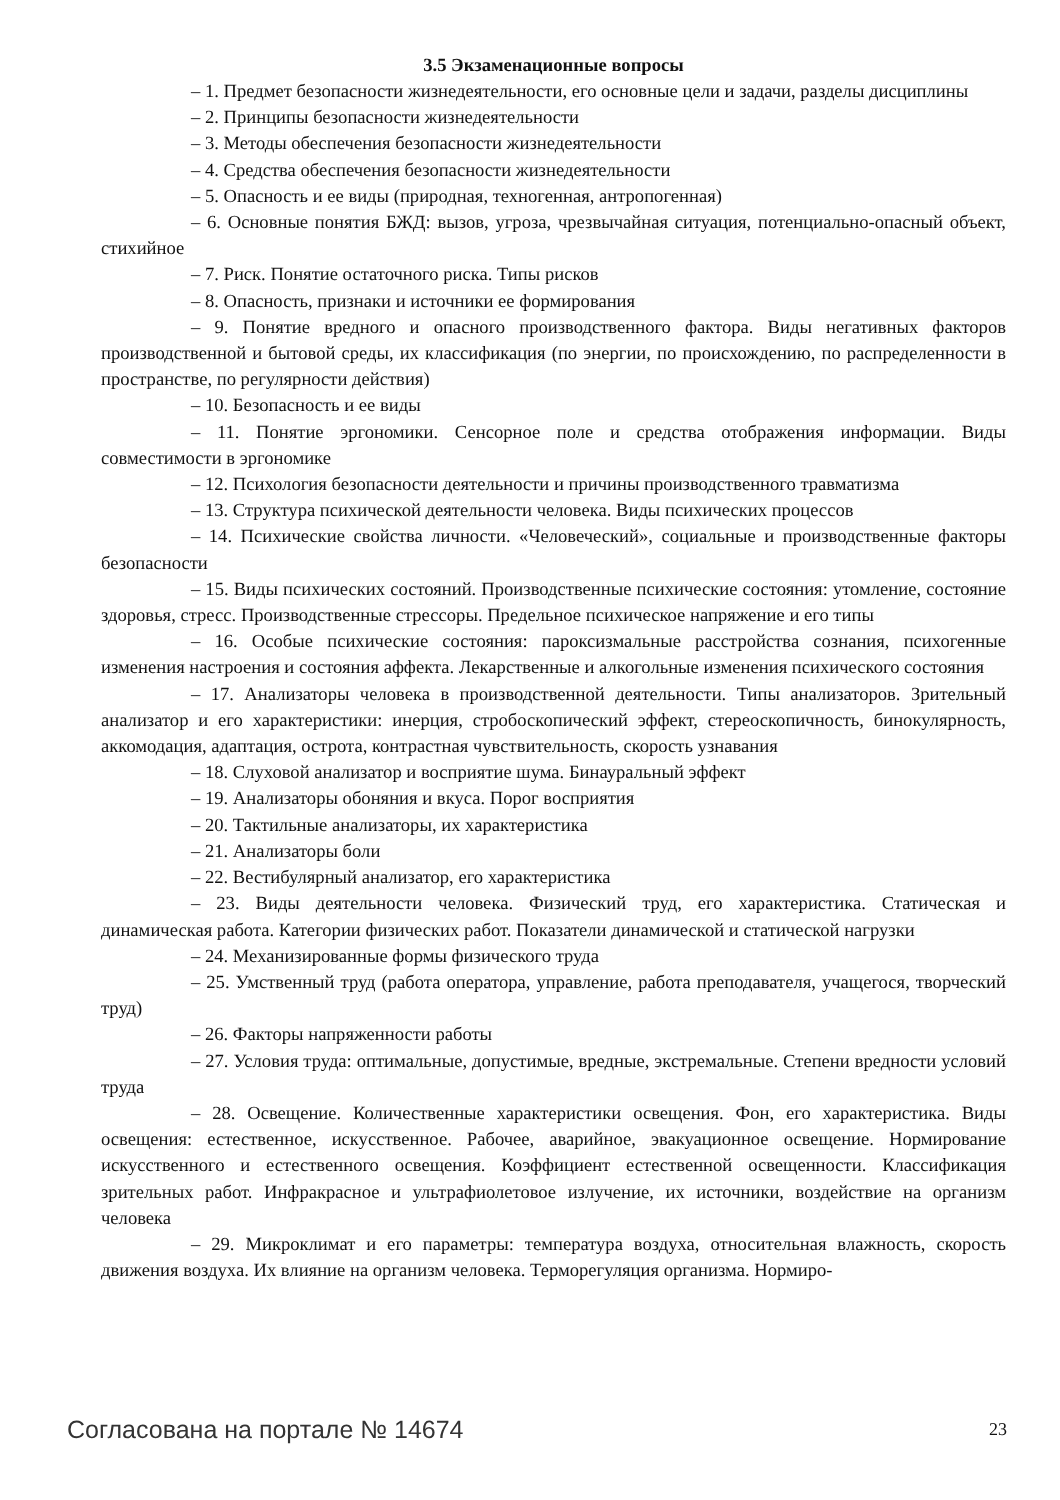3.5 Экзаменационные вопросы
– 1. Предмет безопасности жизнедеятельности, его основные цели и задачи, разделы дисциплины
– 2. Принципы безопасности жизнедеятельности
– 3. Методы обеспечения безопасности жизнедеятельности
– 4. Средства обеспечения безопасности жизнедеятельности
– 5. Опасность и ее виды (природная, техногенная, антропогенная)
– 6. Основные понятия БЖД: вызов, угроза, чрезвычайная ситуация, потенциально-опасный объект, стихийное
– 7. Риск. Понятие остаточного риска. Типы рисков
– 8. Опасность, признаки и источники ее формирования
– 9. Понятие вредного и опасного производственного фактора. Виды негативных факторов производственной и бытовой среды, их классификация (по энергии, по происхождению, по распределенности в пространстве, по регулярности действия)
– 10. Безопасность и ее виды
– 11. Понятие эргономики. Сенсорное поле и средства отображения информации. Виды совместимости в эргономике
– 12. Психология безопасности деятельности и причины производственного травматизма
– 13. Структура психической деятельности человека. Виды психических процессов
– 14. Психические свойства личности. «Человеческий», социальные и производственные факторы безопасности
– 15. Виды психических состояний. Производственные психические состояния: утомление, состояние здоровья, стресс. Производственные стрессоры. Предельное психическое напряжение и его типы
– 16. Особые психические состояния: пароксизмальные расстройства сознания, психогенные изменения настроения и состояния аффекта. Лекарственные и алкогольные изменения психического состояния
– 17. Анализаторы человека в производственной деятельности. Типы анализаторов. Зрительный анализатор и его характеристики: инерция, стробоскопический эффект, стереоскопичность, бинокулярность, аккомодация, адаптация, острота, контрастная чувствительность, скорость узнавания
– 18. Слуховой анализатор и восприятие шума. Бинауральный эффект
– 19. Анализаторы обоняния и вкуса. Порог восприятия
– 20. Тактильные анализаторы, их характеристика
– 21. Анализаторы боли
– 22. Вестибулярный анализатор, его характеристика
– 23. Виды деятельности человека. Физический труд, его характеристика. Статическая и динамическая работа. Категории физических работ. Показатели динамической и статической нагрузки
– 24. Механизированные формы физического труда
– 25. Умственный труд (работа оператора, управление, работа преподавателя, учащегося, творческий труд)
– 26. Факторы напряженности работы
– 27. Условия труда: оптимальные, допустимые, вредные, экстремальные. Степени вредности условий труда
– 28. Освещение. Количественные характеристики освещения. Фон, его характеристика. Виды освещения: естественное, искусственное. Рабочее, аварийное, эвакуационное освещение. Нормирование искусственного и естественного освещения. Коэффициент естественной освещенности. Классификация зрительных работ. Инфракрасное и ультрафиолетовое излучение, их источники, воздействие на организм человека
– 29. Микроклимат и его параметры: температура воздуха, относительная влажность, скорость движения воздуха. Их влияние на организм человека. Терморегуляция организма. Нормиро-
Согласована на портале № 14674 23